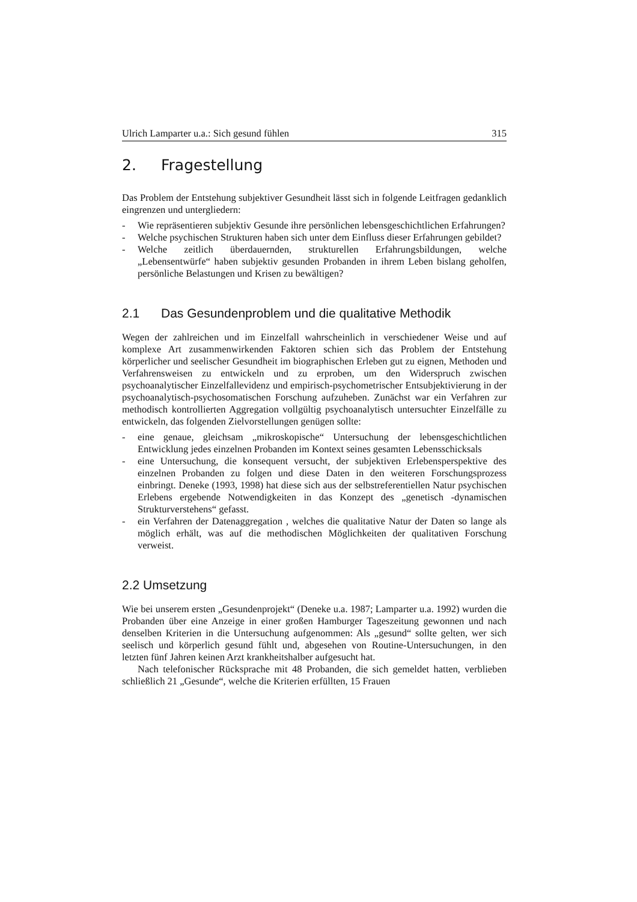Ulrich Lamparter u.a.: Sich gesund fühlen 315
2. Fragestellung
Das Problem der Entstehung subjektiver Gesundheit lässt sich in folgende Leitfragen gedanklich eingrenzen und untergliedern:
- Wie repräsentieren subjektiv Gesunde ihre persönlichen lebensgeschichtlichen Erfahrungen?
- Welche psychischen Strukturen haben sich unter dem Einfluss dieser Erfahrungen gebildet?
- Welche zeitlich überdauernden, strukturellen Erfahrungsbildungen, welche „Lebensentwürfe“ haben subjektiv gesunden Probanden in ihrem Leben bislang geholfen, persönliche Belastungen und Krisen zu bewältigen?
2.1 Das Gesundenproblem und die qualitative Methodik
Wegen der zahlreichen und im Einzelfall wahrscheinlich in verschiedener Weise und auf komplexe Art zusammenwirkenden Faktoren schien sich das Problem der Entstehung körperlicher und seelischer Gesundheit im biographischen Erleben gut zu eignen, Methoden und Verfahrensweisen zu entwickeln und zu erproben, um den Widerspruch zwischen psychoanalytischer Einzelfallevidenz und empirisch-psychometrischer Entsubjektivierung in der psychoanalytisch-psychosomatischen Forschung aufzuheben. Zunächst war ein Verfahren zur methodisch kontrollierten Aggregation vollgültig psychoanalytisch untersuchter Einzelfälle zu entwickeln, das folgenden Zielvorstellungen genügen sollte:
- eine genaue, gleichsam „mikroskopische“ Untersuchung der lebensgeschichtlichen Entwicklung jedes einzelnen Probanden im Kontext seines gesamten Lebensschicksals
- eine Untersuchung, die konsequent versucht, der subjektiven Erlebensperspektive des einzelnen Probanden zu folgen und diese Daten in den weiteren Forschungsprozess einbringt. Deneke (1993, 1998) hat diese sich aus der selbstreferentiellen Natur psychischen Erlebens ergebende Notwendigkeiten in das Konzept des „genetisch -dynamischen Strukturverstehens“ gefasst.
- ein Verfahren der Datenaggregation , welches die qualitative Natur der Daten so lange als möglich erhält, was auf die methodischen Möglichkeiten der qualitativen Forschung verweist.
2.2 Umsetzung
Wie bei unserem ersten „Gesundenprojekt“ (Deneke u.a. 1987; Lamparter u.a. 1992) wurden die Probanden über eine Anzeige in einer großen Hamburger Tageszeitung gewonnen und nach denselben Kriterien in die Untersuchung aufgenommen: Als „gesund“ sollte gelten, wer sich seelisch und körperlich gesund fühlt und, abgesehen von Routine-Untersuchungen, in den letzten fünf Jahren keinen Arzt krankheitshalber aufgesucht hat.
Nach telefonischer Rücksprache mit 48 Probanden, die sich gemeldet hatten, verblieben schließlich 21 „Gesunde“, welche die Kriterien erfüllten, 15 Frauen